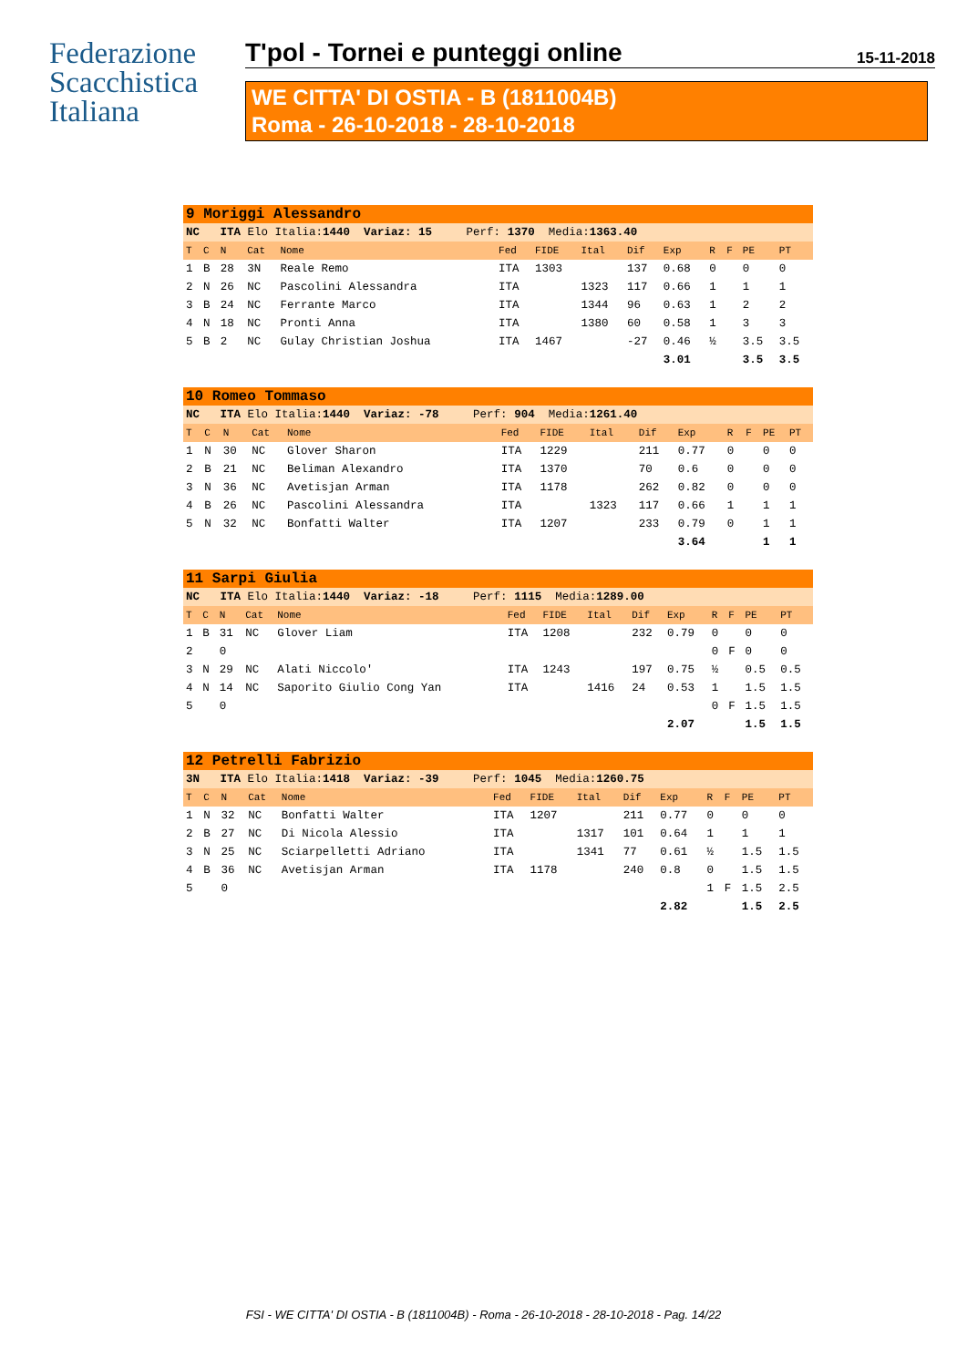Federazione
Scacchistica
Italiana
T'pol - Tornei e punteggi online 15-11-2018
WE CITTA' DI OSTIA - B (1811004B)
Roma - 26-10-2018 - 28-10-2018
| 9 Moriggi Alessandro | | | | | | | | | | | | | |
| NC ITA Elo Italia: 1440 Variaz: 15 Perf: 1370 Media: 1363.40 | | | | | | | | | | | | | |
| T | C | N | Cat | Nome | Fed | FIDE | Ital | Dif | Exp | R | F | PE | PT |
| 1 | B | 28 | 3N | Reale Remo | ITA | 1303 | | 137 | 0.68 | 0 | | 0 | 0 |
| 2 | N | 26 | NC | Pascolini Alessandra | ITA | | 1323 | 117 | 0.66 | 1 | | 1 | 1 |
| 3 | B | 24 | NC | Ferrante Marco | ITA | | 1344 | 96 | 0.63 | 1 | | 2 | 2 |
| 4 | N | 18 | NC | Pronti Anna | ITA | | 1380 | 60 | 0.58 | 1 | | 3 | 3 |
| 5 | B | 2 | NC | Gulay Christian Joshua | ITA | 1467 | | -27 | 0.46 | ½ | | 3.5 | 3.5 |
| | | | | | | | | | 3.01 | | | 3.5 | 3.5 |
| 10 Romeo Tommaso | | | | | | | | | | | | | |
| NC ITA Elo Italia: 1440 Variaz: -78 Perf: 904 Media: 1261.40 | | | | | | | | | | | | | |
| T | C | N | Cat | Nome | Fed | FIDE | Ital | Dif | Exp | R | F | PE | PT |
| 1 | N | 30 | NC | Glover Sharon | ITA | 1229 | | 211 | 0.77 | 0 | | 0 | 0 |
| 2 | B | 21 | NC | Beliman Alexandro | ITA | 1370 | | 70 | 0.6 | 0 | | 0 | 0 |
| 3 | N | 36 | NC | Avetisjan Arman | ITA | 1178 | | 262 | 0.82 | 0 | | 0 | 0 |
| 4 | B | 26 | NC | Pascolini Alessandra | ITA | | 1323 | 117 | 0.66 | 1 | | 1 | 1 |
| 5 | N | 32 | NC | Bonfatti Walter | ITA | 1207 | | 233 | 0.79 | 0 | | 1 | 1 |
| | | | | | | | | | 3.64 | | | 1 | 1 |
| 11 Sarpi Giulia | | | | | | | | | | | | | |
| NC ITA Elo Italia: 1440 Variaz: -18 Perf: 1115 Media: 1289.00 | | | | | | | | | | | | | |
| T | C | N | Cat | Nome | Fed | FIDE | Ital | Dif | Exp | R | F | PE | PT |
| 1 | B | 31 | NC | Glover Liam | ITA | 1208 | | 232 | 0.79 | 0 | | 0 | 0 |
| 2 | | 0 | | | | | | | | 0 | F | 0 | 0 |
| 3 | N | 29 | NC | Alati Niccolo' | ITA | 1243 | | 197 | 0.75 | ½ | | 0.5 | 0.5 |
| 4 | N | 14 | NC | Saporito Giulio Cong Yan | ITA | | 1416 | 24 | 0.53 | 1 | | 1.5 | 1.5 |
| 5 | | 0 | | | | | | | | 0 | F | 1.5 | 1.5 |
| | | | | | | | | | 2.07 | | | 1.5 | 1.5 |
| 12 Petrelli Fabrizio | | | | | | | | | | | | | |
| 3N ITA Elo Italia: 1418 Variaz: -39 Perf: 1045 Media: 1260.75 | | | | | | | | | | | | | |
| T | C | N | Cat | Nome | Fed | FIDE | Ital | Dif | Exp | R | F | PE | PT |
| 1 | N | 32 | NC | Bonfatti Walter | ITA | 1207 | | 211 | 0.77 | 0 | | 0 | 0 |
| 2 | B | 27 | NC | Di Nicola Alessio | ITA | | 1317 | 101 | 0.64 | 1 | | 1 | 1 |
| 3 | N | 25 | NC | Sciarpelletti Adriano | ITA | | 1341 | 77 | 0.61 | ½ | | 1.5 | 1.5 |
| 4 | B | 36 | NC | Avetisjan Arman | ITA | 1178 | | 240 | 0.8 | 0 | | 1.5 | 1.5 |
| 5 | | 0 | | | | | | | | 1 | F | 1.5 | 2.5 |
| | | | | | | | | | 2.82 | | | 1.5 | 2.5 |
FSI - WE CITTA' DI OSTIA - B (1811004B) - Roma - 26-10-2018 - 28-10-2018 - Pag. 14/22